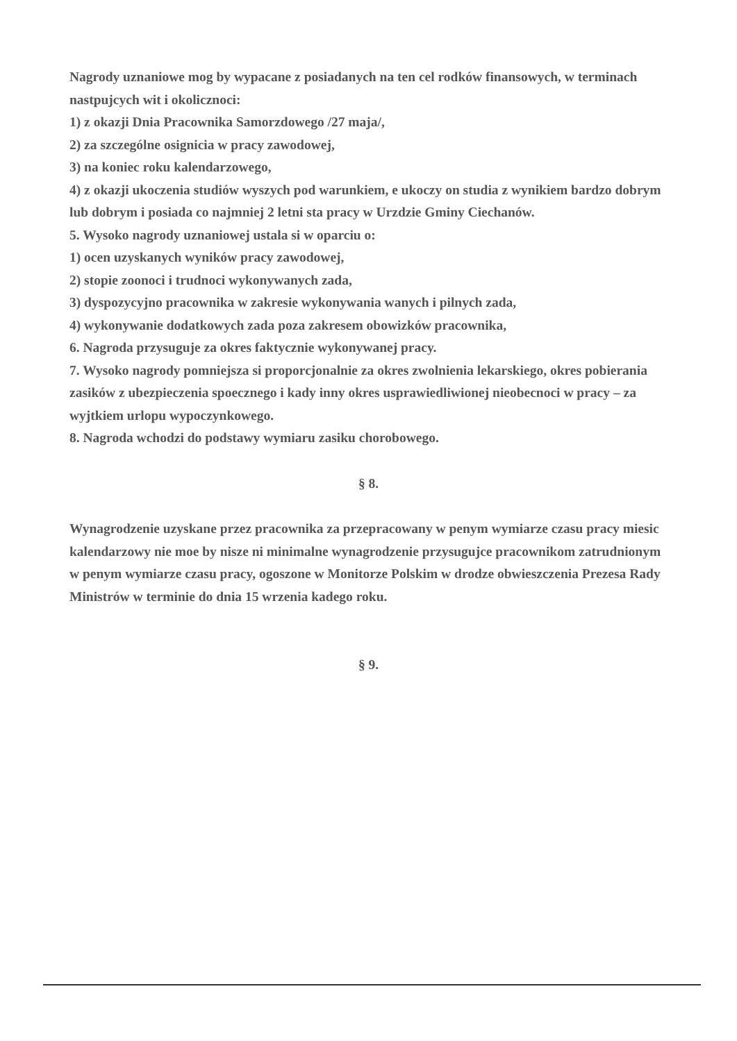Nagrody uznaniowe mog by wypacane z posiadanych na ten cel rodków finansowych, w terminach nastpujcych wit i okolicznoci:
1) z okazji Dnia Pracownika Samorzdowego /27 maja/,
2) za szczególne osignicia w pracy zawodowej,
3) na koniec roku kalendarzowego,
4) z okazji ukoczenia studiów wyszych pod warunkiem, e ukoczy on studia z wynikiem bardzo dobrym lub dobrym i posiada co najmniej 2 letni sta pracy w Urzdzie Gminy Ciechanów.
5. Wysoko nagrody uznaniowej ustala si w oparciu o:
1) ocen uzyskanych wyników pracy zawodowej,
2) stopie zoonoci i trudnoci wykonywanych zada,
3) dyspozycyjno pracownika w zakresie wykonywania wanych i pilnych zada,
4) wykonywanie dodatkowych zada poza zakresem obowizków pracownika,
6. Nagroda przysuguje za okres faktycznie wykonywanej pracy.
7. Wysoko nagrody pomniejsza si proporcjonalnie za okres zwolnienia lekarskiego, okres pobierania zasików z ubezpieczenia spoecznego i kady inny okres usprawiedliwionej nieobecnoci w pracy – za wyjtkiem urlopu wypoczynkowego.
8. Nagroda wchodzi do podstawy wymiaru zasiku chorobowego.
§ 8.
Wynagrodzenie uzyskane przez pracownika za przepracowany w penym wymiarze czasu pracy miesic kalendarzowy nie moe by nisze ni minimalne wynagrodzenie przysugujce pracownikom zatrudnionym w penym wymiarze czasu pracy, ogoszone w Monitorze Polskim w drodze obwieszczenia Prezesa Rady Ministrów w terminie do dnia 15 wrzenia kadego roku.
§ 9.